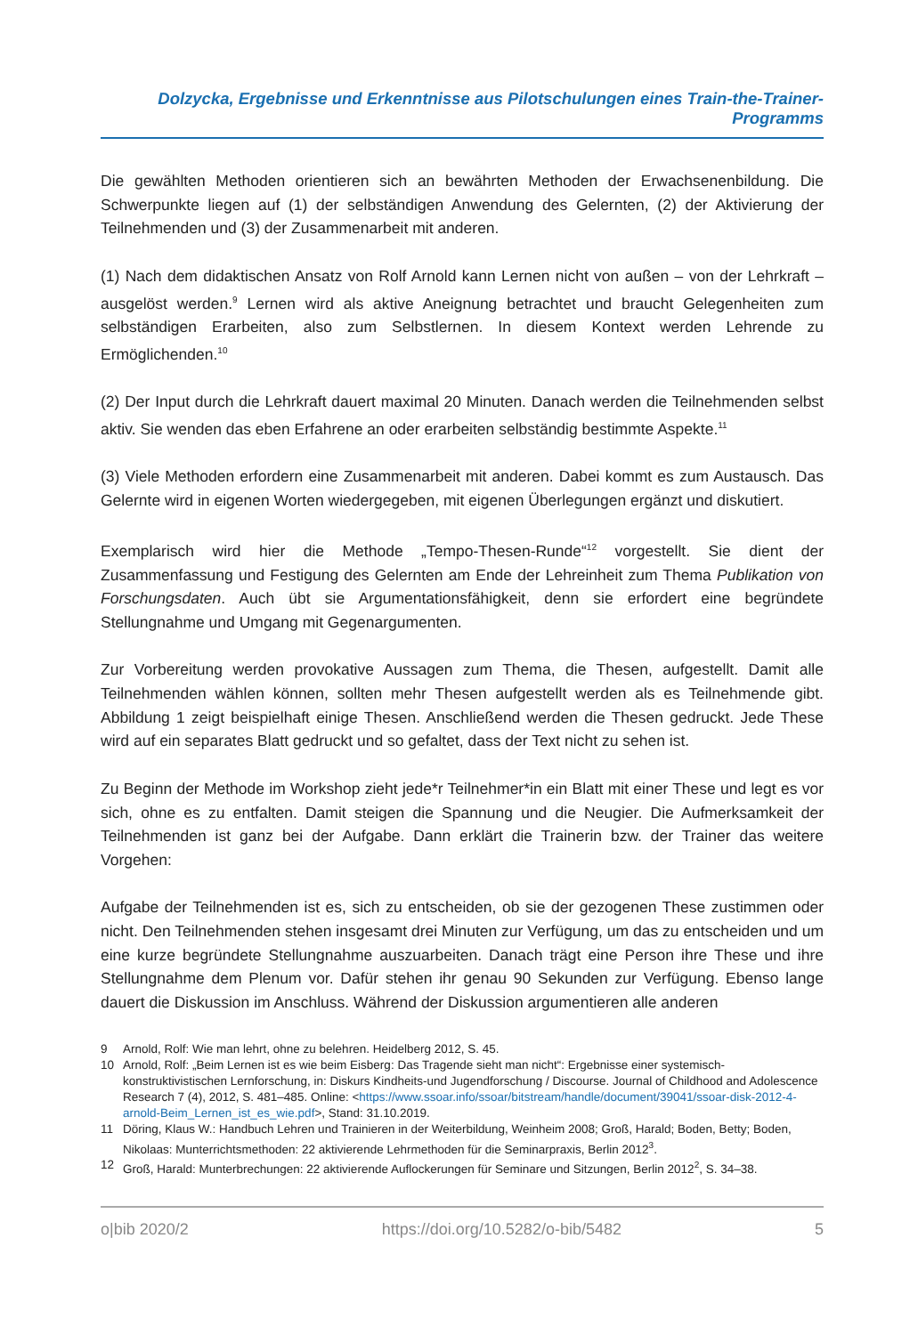Dolzycka, Ergebnisse und Erkenntnisse aus Pilotschulungen eines Train-the-Trainer-Programms
Die gewählten Methoden orientieren sich an bewährten Methoden der Erwachsenenbildung. Die Schwerpunkte liegen auf (1) der selbständigen Anwendung des Gelernten, (2) der Aktivierung der Teilnehmenden und (3) der Zusammenarbeit mit anderen.
(1) Nach dem didaktischen Ansatz von Rolf Arnold kann Lernen nicht von außen – von der Lehrkraft – ausgelöst werden.<sup>9</sup> Lernen wird als aktive Aneignung betrachtet und braucht Gelegenheiten zum selbständigen Erarbeiten, also zum Selbstlernen. In diesem Kontext werden Lehrende zu Ermöglichenden.<sup>10</sup>
(2) Der Input durch die Lehrkraft dauert maximal 20 Minuten. Danach werden die Teilnehmenden selbst aktiv. Sie wenden das eben Erfahrene an oder erarbeiten selbständig bestimmte Aspekte.<sup>11</sup>
(3) Viele Methoden erfordern eine Zusammenarbeit mit anderen. Dabei kommt es zum Austausch. Das Gelernte wird in eigenen Worten wiedergegeben, mit eigenen Überlegungen ergänzt und diskutiert.
Exemplarisch wird hier die Methode „Tempo-Thesen-Runde“<sup>12</sup> vorgestellt. Sie dient der Zusammenfassung und Festigung des Gelernten am Ende der Lehreinheit zum Thema Publikation von Forschungsdaten. Auch übt sie Argumentationsfähigkeit, denn sie erfordert eine begründete Stellungnahme und Umgang mit Gegenargumenten.
Zur Vorbereitung werden provokative Aussagen zum Thema, die Thesen, aufgestellt. Damit alle Teilnehmenden wählen können, sollten mehr Thesen aufgestellt werden als es Teilnehmende gibt. Abbildung 1 zeigt beispielhaft einige Thesen. Anschließend werden die Thesen gedruckt. Jede These wird auf ein separates Blatt gedruckt und so gefaltet, dass der Text nicht zu sehen ist.
Zu Beginn der Methode im Workshop zieht jede*r Teilnehmer*in ein Blatt mit einer These und legt es vor sich, ohne es zu entfalten. Damit steigen die Spannung und die Neugier. Die Aufmerksamkeit der Teilnehmenden ist ganz bei der Aufgabe. Dann erklärt die Trainerin bzw. der Trainer das weitere Vorgehen:
Aufgabe der Teilnehmenden ist es, sich zu entscheiden, ob sie der gezogenen These zustimmen oder nicht. Den Teilnehmenden stehen insgesamt drei Minuten zur Verfügung, um das zu entscheiden und um eine kurze begründete Stellungnahme auszuarbeiten. Danach trägt eine Person ihre These und ihre Stellungnahme dem Plenum vor. Dafür stehen ihr genau 90 Sekunden zur Verfügung. Ebenso lange dauert die Diskussion im Anschluss. Während der Diskussion argumentieren alle anderen
9 Arnold, Rolf: Wie man lehrt, ohne zu belehren. Heidelberg 2012, S. 45.
10 Arnold, Rolf: „Beim Lernen ist es wie beim Eisberg: Das Tragende sieht man nicht“: Ergebnisse einer systemisch-konstruktivistischen Lernforschung, in: Diskurs Kindheits-und Jugendforschung / Discourse. Journal of Childhood and Adolescence Research 7 (4), 2012, S. 481–485. Online: <https://www.ssoar.info/ssoar/bitstream/handle/document/39041/ssoar-disk-2012-4-arnold-Beim_Lernen_ist_es_wie.pdf>, Stand: 31.10.2019.
11 Döring, Klaus W.: Handbuch Lehren und Trainieren in der Weiterbildung, Weinheim 2008; Groß, Harald; Boden, Betty; Boden, Nikolaas: Munterrichtsmethoden: 22 aktivierende Lehrmethoden für die Seminarpraxis, Berlin 2012<sup>3</sup>.
12 Groß, Harald: Munterbrechungen: 22 aktivierende Auflockerungen für Seminare und Sitzungen, Berlin 2012<sup>2</sup>, S. 34–38.
o|bib 2020/2 https://doi.org/10.5282/o-bib/5482 5